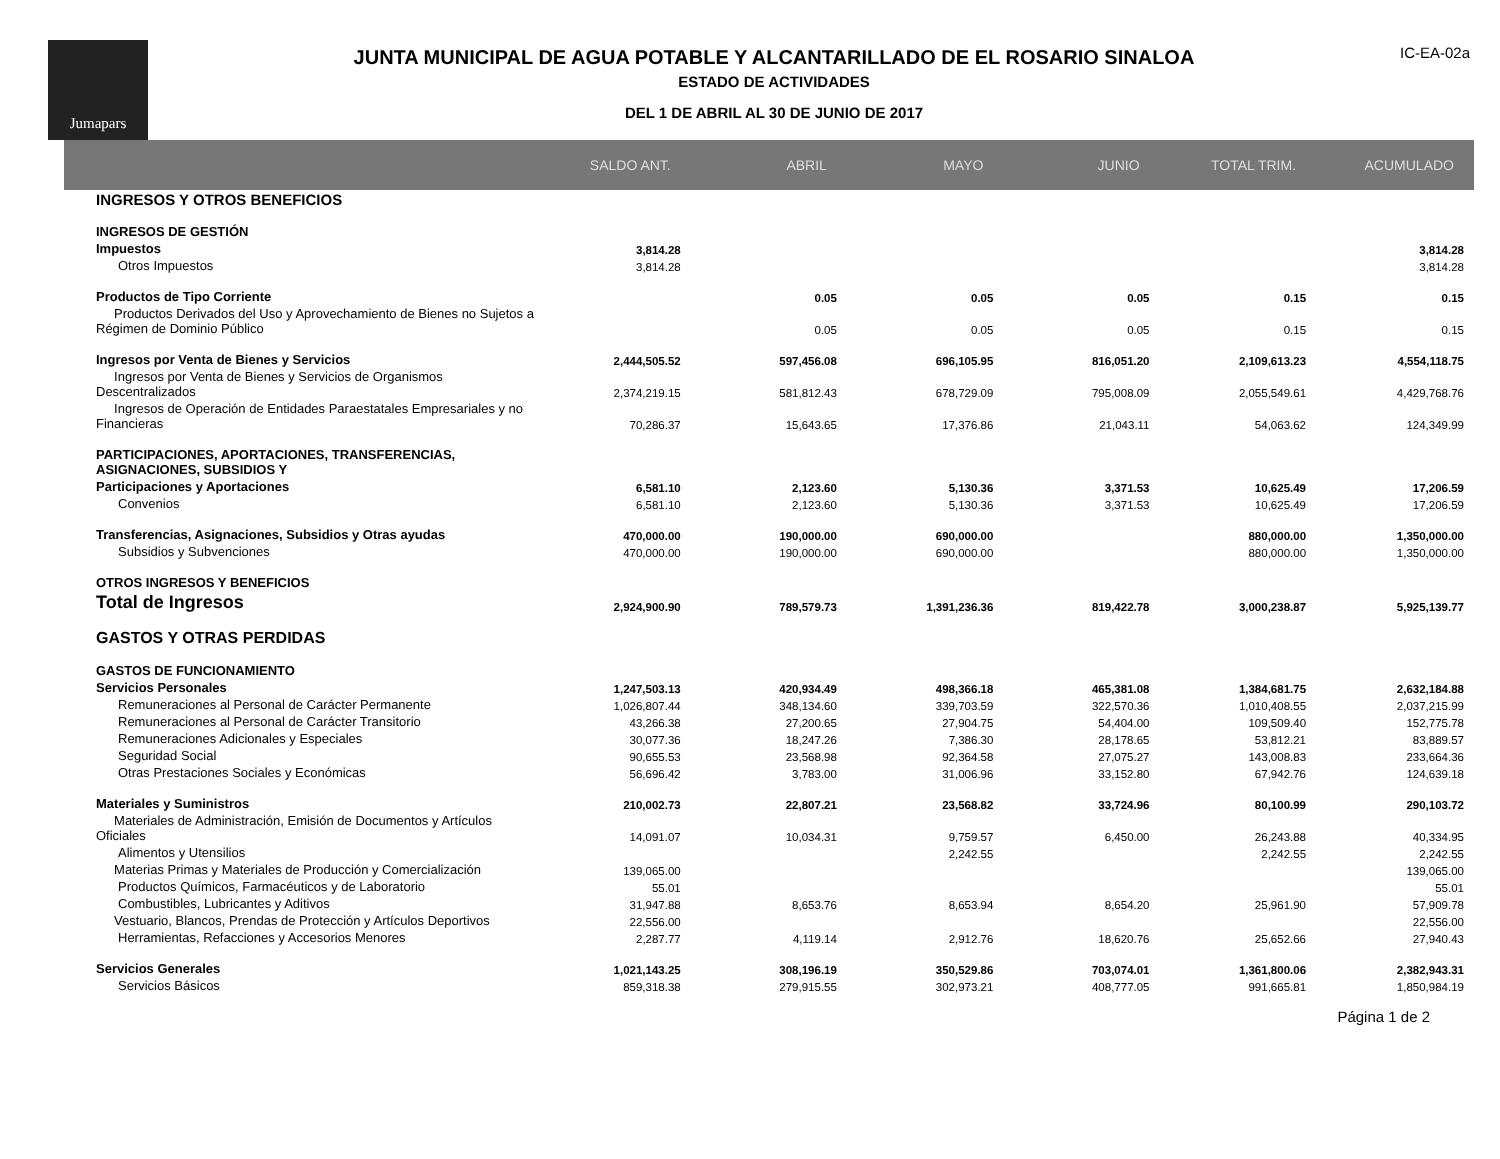Jumapars
JUNTA MUNICIPAL DE AGUA POTABLE Y ALCANTARILLADO DE EL ROSARIO SINALOA
ESTADO DE ACTIVIDADES
DEL 1 DE ABRIL AL 30 DE JUNIO DE 2017
IC-EA-02a
| | SALDO ANT. | ABRIL | MAYO | JUNIO | TOTAL TRIM. | ACUMULADO |
| --- | --- | --- | --- | --- | --- | --- |
| INGRESOS Y OTROS BENEFICIOS | | | | | | |
| INGRESOS DE GESTIÓN | | | | | | |
| Impuestos | 3,814.28 | | | | | 3,814.28 |
| Otros Impuestos | 3,814.28 | | | | | 3,814.28 |
| Productos de Tipo Corriente | | 0.05 | 0.05 | 0.05 | 0.15 | 0.15 |
| Productos Derivados del Uso y Aprovechamiento de Bienes no Sujetos a Régimen de Dominio Público | | 0.05 | 0.05 | 0.05 | 0.15 | 0.15 |
| Ingresos por Venta de Bienes y Servicios | 2,444,505.52 | 597,456.08 | 696,105.95 | 816,051.20 | 2,109,613.23 | 4,554,118.75 |
| Ingresos por Venta de Bienes y Servicios de Organismos Descentralizados | 2,374,219.15 | 581,812.43 | 678,729.09 | 795,008.09 | 2,055,549.61 | 4,429,768.76 |
| Ingresos de Operación de Entidades Paraestatales Empresariales y no Financieras | 70,286.37 | 15,643.65 | 17,376.86 | 21,043.11 | 54,063.62 | 124,349.99 |
| PARTICIPACIONES, APORTACIONES, TRANSFERENCIAS, ASIGNACIONES, SUBSIDIOS Y | | | | | | |
| Participaciones y Aportaciones | 6,581.10 | 2,123.60 | 5,130.36 | 3,371.53 | 10,625.49 | 17,206.59 |
| Convenios | 6,581.10 | 2,123.60 | 5,130.36 | 3,371.53 | 10,625.49 | 17,206.59 |
| Transferencias, Asignaciones, Subsidios y Otras ayudas | 470,000.00 | 190,000.00 | 690,000.00 | | 880,000.00 | 1,350,000.00 |
| Subsidios y Subvenciones | 470,000.00 | 190,000.00 | 690,000.00 | | 880,000.00 | 1,350,000.00 |
| OTROS INGRESOS Y BENEFICIOS | | | | | | |
| Total de Ingresos | 2,924,900.90 | 789,579.73 | 1,391,236.36 | 819,422.78 | 3,000,238.87 | 5,925,139.77 |
| GASTOS Y OTRAS PERDIDAS | | | | | | |
| GASTOS DE FUNCIONAMIENTO | | | | | | |
| Servicios Personales | 1,247,503.13 | 420,934.49 | 498,366.18 | 465,381.08 | 1,384,681.75 | 2,632,184.88 |
| Remuneraciones al Personal de Carácter Permanente | 1,026,807.44 | 348,134.60 | 339,703.59 | 322,570.36 | 1,010,408.55 | 2,037,215.99 |
| Remuneraciones al Personal de Carácter Transitorio | 43,266.38 | 27,200.65 | 27,904.75 | 54,404.00 | 109,509.40 | 152,775.78 |
| Remuneraciones Adicionales y Especiales | 30,077.36 | 18,247.26 | 7,386.30 | 28,178.65 | 53,812.21 | 83,889.57 |
| Seguridad Social | 90,655.53 | 23,568.98 | 92,364.58 | 27,075.27 | 143,008.83 | 233,664.36 |
| Otras Prestaciones Sociales y Económicas | 56,696.42 | 3,783.00 | 31,006.96 | 33,152.80 | 67,942.76 | 124,639.18 |
| Materiales y Suministros | 210,002.73 | 22,807.21 | 23,568.82 | 33,724.96 | 80,100.99 | 290,103.72 |
| Materiales de Administración, Emisión de Documentos y Artículos Oficiales | 14,091.07 | 10,034.31 | 9,759.57 | 6,450.00 | 26,243.88 | 40,334.95 |
| Alimentos y Utensilios | | | 2,242.55 | | 2,242.55 | 2,242.55 |
| Materias Primas y Materiales de Producción y Comercialización | 139,065.00 | | | | | 139,065.00 |
| Productos Químicos, Farmacéuticos y de Laboratorio | 55.01 | | | | | 55.01 |
| Combustibles, Lubricantes y Aditivos | 31,947.88 | 8,653.76 | 8,653.94 | 8,654.20 | 25,961.90 | 57,909.78 |
| Vestuario, Blancos, Prendas de Protección y Artículos Deportivos | 22,556.00 | | | | | 22,556.00 |
| Herramientas, Refacciones y Accesorios Menores | 2,287.77 | 4,119.14 | 2,912.76 | 18,620.76 | 25,652.66 | 27,940.43 |
| Servicios Generales | 1,021,143.25 | 308,196.19 | 350,529.86 | 703,074.01 | 1,361,800.06 | 2,382,943.31 |
| Servicios Básicos | 859,318.38 | 279,915.55 | 302,973.21 | 408,777.05 | 991,665.81 | 1,850,984.19 |
Página 1 de 2